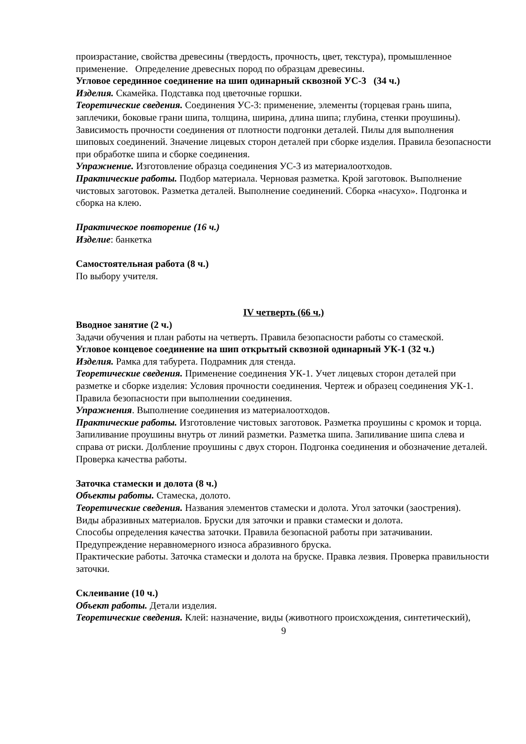произрастание, свойства древесины (твердость, прочность, цвет, текстура), промышленное применение. Определение древесных пород по образцам древесины.
Угловое серединное соединение на шип одинарный сквозной УС-3 (34 ч.)
Изделия. Скамейка. Подставка под цветочные горшки.
Теоретические сведения. Соединения УС-3: применение, элементы (торцевая грань шипа, заплечики, боковые грани шипа, толщина, ширина, длина шипа; глубина, стенки проушины).
Зависимость прочности соединения от плотности подгонки деталей. Пилы для выполнения шиповых соединений. Значение лицевых сторон деталей при сборке изделия. Правила безопасности при обработке шипа и сборке соединения.
Упражнение. Изготовление образца соединения УС-3 из материалоотходов.
Практические работы. Подбор материала. Черновая разметка. Крой заготовок. Выполнение чистовых заготовок. Разметка деталей. Выполнение соединений. Сборка «насухо». Подгонка и сборка на клею.
Практическое повторение (16 ч.)
Изделие: банкетка
Самостоятельная работа (8 ч.)
По выбору учителя.
IV четверть (66 ч.)
Вводное занятие (2 ч.)
Задачи обучения и план работы на четверть. Правила безопасности работы со стамеской.
Угловое концевое соединение на шип открытый сквозной одинарный УК-1 (32 ч.)
Изделия. Рамка для табурета. Подрамник для стенда.
Теоретические сведения. Применение соединения УК-1. Учет лицевых сторон деталей при разметке и сборке изделия: Условия прочности соединения. Чертеж и образец соединения УК-1.
Правила безопасности при выполнении соединения.
Упражнения. Выполнение соединения из материалоотходов.
Практические работы. Изготовление чистовых заготовок. Разметка проушины с кромок и торца.
Запиливание проушины внутрь от линий разметки. Разметка шипа. Запиливание шипа слева и справа от риски. Долбление проушины с двух сторон. Подгонка соединения и обозначение деталей. Проверка качества работы.
Заточка стамески и долота (8 ч.)
Объекты работы. Стамеска, долото.
Теоретические сведения. Названия элементов стамески и долота. Угол заточки (заострения).
Виды абразивных материалов. Бруски для заточки и правки стамески и долота.
Способы определения качества заточки. Правила безопасной работы при затачивании. Предупреждение неравномерного износа абразивного бруска.
Практические работы. Заточка стамески и долота на бруске. Правка лезвия. Проверка правильности заточки.
Склеивание (10 ч.)
Объект работы. Детали изделия.
Теоретические сведения. Клей: назначение, виды (животного происхождения, синтетический),
9